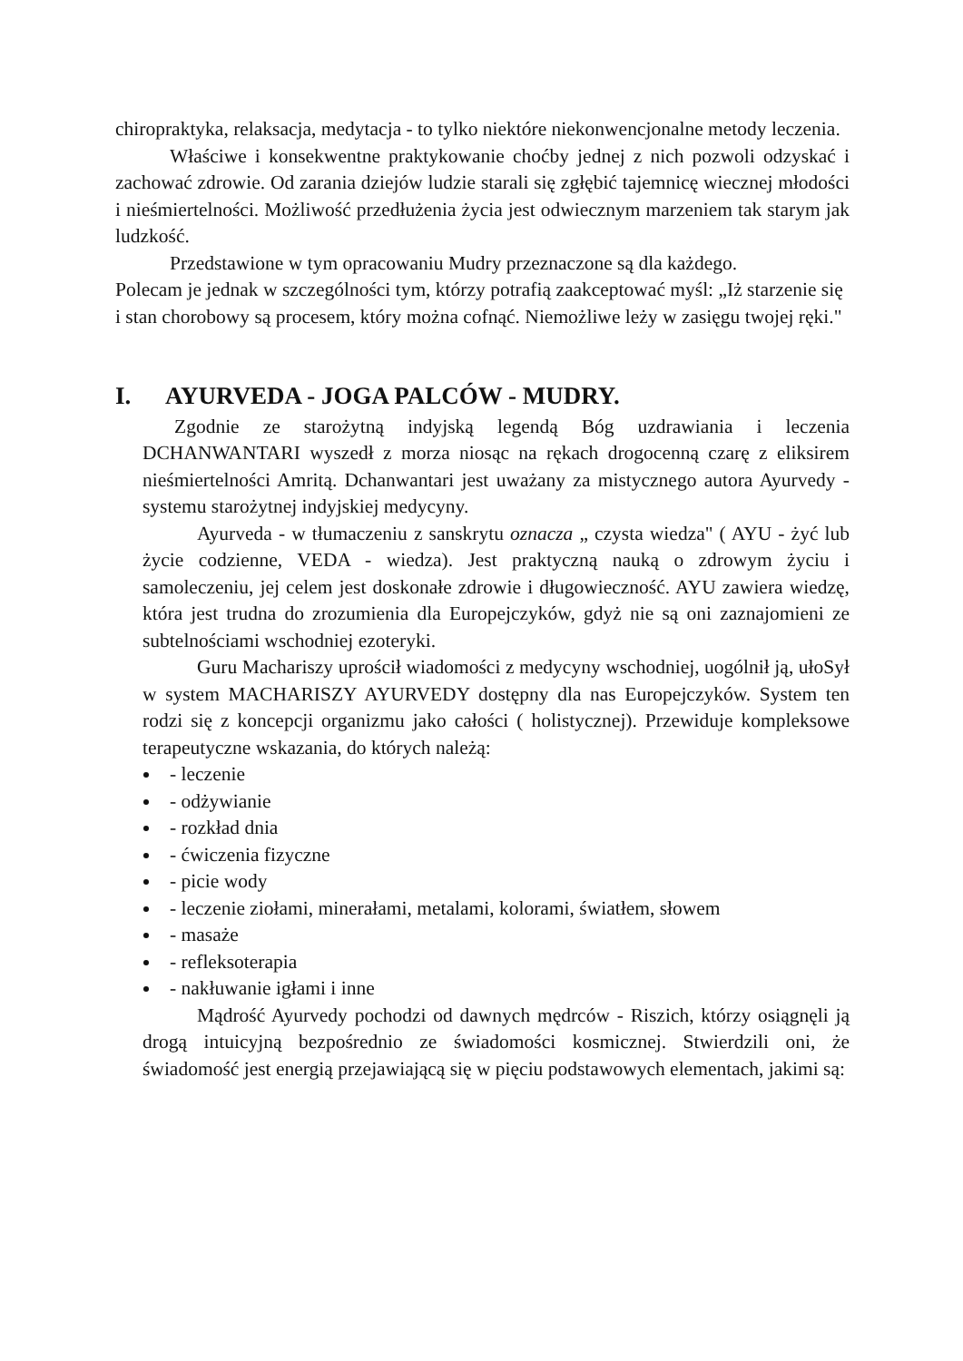chiropraktyka, relaksacja, medytacja - to tylko niektóre niekonwencjonalne metody leczenia.
Właściwe i konsekwentne praktykowanie choćby jednej z nich pozwoli odzyskać i zachować zdrowie. Od zarania dziejów ludzie starali się zgłębić tajemnicę wiecznej młodości i nieśmiertelności. Możliwość przedłużenia życia jest odwiecznym marzeniem tak starym jak ludzkość.
Przedstawione w tym opracowaniu Mudry przeznaczone są dla każdego.
Polecam je jednak w szczególności tym, którzy potrafią zaakceptować myśl: „Iż starzenie się i stan chorobowy są procesem, który można cofnąć. Niemożliwe leży w zasięgu twojej ręki."
I. AYURVEDA - JOGA PALCÓW - MUDRY.
Zgodnie ze starożytną indyjską legendą Bóg uzdrawiania i leczenia DCHANWANTARI wyszedł z morza niosąc na rękach drogocenną czarę z eliksirem nieśmiertelności Amritą. Dchanwantari jest uważany za mistycznego autora Ayurvedy - systemu starożytnej indyjskiej medycyny.
Ayurveda - w tłumaczeniu z sanskrytu oznacza „ czysta wiedza" ( AYU - żyć lub życie codzienne, VEDA - wiedza). Jest praktyczną nauką o zdrowym życiu i samoleczeniu, jej celem jest doskonałe zdrowie i długowieczność. AYU zawiera wiedzę, która jest trudna do zrozumienia dla Europejczyków, gdyż nie są oni zaznajomieni ze subtelnościami wschodniej ezoteryki.
Guru Machariszy uprościł wiadomości z medycyny wschodniej, uogólnił ją, ułoSył w system MACHARISZY AYURVEDY dostępny dla nas Europejczyków. System ten rodzi się z koncepcji organizmu jako całości ( holistycznej). Przewiduje kompleksowe terapeutyczne wskazania, do których należą:
- leczenie
- odżywianie
- rozkład dnia
- ćwiczenia fizyczne
- picie wody
- leczenie ziołami, minerałami, metalami, kolorami, światłem, słowem
- masaże
- refleksoterapia
- nakłuwanie igłami i inne
Mądrość Ayurvedy pochodzi od dawnych mędrców - Riszich, którzy osiągnęli ją drogą intuicyjną bezpośrednio ze świadomości kosmicznej. Stwierdzili oni, że świadomość jest energią przejawiającą się w pięciu podstawowych elementach, jakimi są: